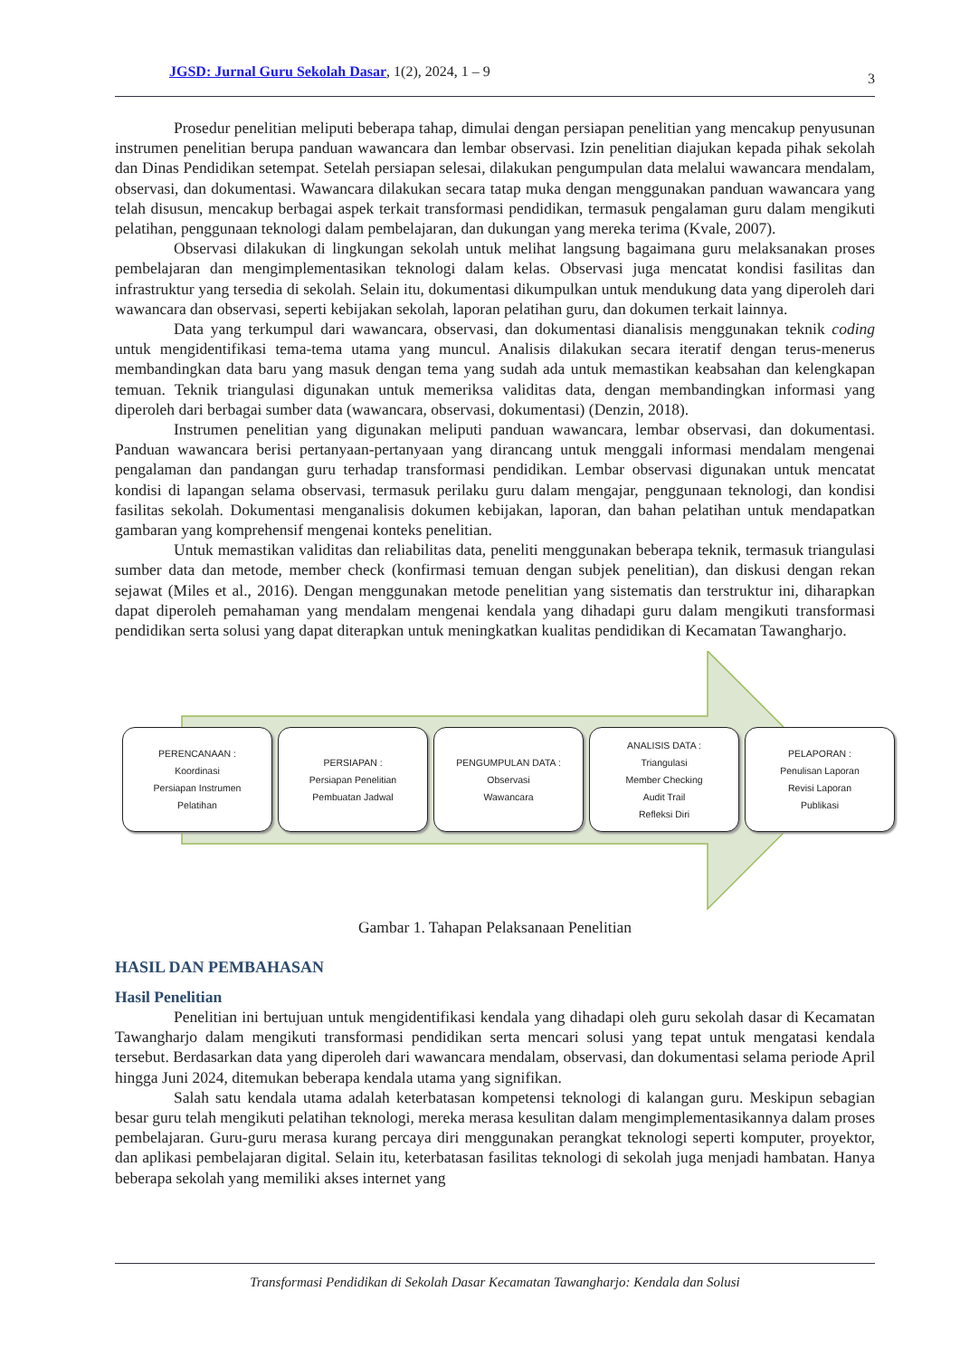JGSD: Jurnal Guru Sekolah Dasar, 1(2), 2024, 1 – 9 3
Prosedur penelitian meliputi beberapa tahap, dimulai dengan persiapan penelitian yang mencakup penyusunan instrumen penelitian berupa panduan wawancara dan lembar observasi. Izin penelitian diajukan kepada pihak sekolah dan Dinas Pendidikan setempat. Setelah persiapan selesai, dilakukan pengumpulan data melalui wawancara mendalam, observasi, dan dokumentasi. Wawancara dilakukan secara tatap muka dengan menggunakan panduan wawancara yang telah disusun, mencakup berbagai aspek terkait transformasi pendidikan, termasuk pengalaman guru dalam mengikuti pelatihan, penggunaan teknologi dalam pembelajaran, dan dukungan yang mereka terima (Kvale, 2007).
Observasi dilakukan di lingkungan sekolah untuk melihat langsung bagaimana guru melaksanakan proses pembelajaran dan mengimplementasikan teknologi dalam kelas. Observasi juga mencatat kondisi fasilitas dan infrastruktur yang tersedia di sekolah. Selain itu, dokumentasi dikumpulkan untuk mendukung data yang diperoleh dari wawancara dan observasi, seperti kebijakan sekolah, laporan pelatihan guru, dan dokumen terkait lainnya.
Data yang terkumpul dari wawancara, observasi, dan dokumentasi dianalisis menggunakan teknik coding untuk mengidentifikasi tema-tema utama yang muncul. Analisis dilakukan secara iteratif dengan terus-menerus membandingkan data baru yang masuk dengan tema yang sudah ada untuk memastikan keabsahan dan kelengkapan temuan. Teknik triangulasi digunakan untuk memeriksa validitas data, dengan membandingkan informasi yang diperoleh dari berbagai sumber data (wawancara, observasi, dokumentasi) (Denzin, 2018).
Instrumen penelitian yang digunakan meliputi panduan wawancara, lembar observasi, dan dokumentasi. Panduan wawancara berisi pertanyaan-pertanyaan yang dirancang untuk menggali informasi mendalam mengenai pengalaman dan pandangan guru terhadap transformasi pendidikan. Lembar observasi digunakan untuk mencatat kondisi di lapangan selama observasi, termasuk perilaku guru dalam mengajar, penggunaan teknologi, dan kondisi fasilitas sekolah. Dokumentasi menganalisis dokumen kebijakan, laporan, dan bahan pelatihan untuk mendapatkan gambaran yang komprehensif mengenai konteks penelitian.
Untuk memastikan validitas dan reliabilitas data, peneliti menggunakan beberapa teknik, termasuk triangulasi sumber data dan metode, member check (konfirmasi temuan dengan subjek penelitian), dan diskusi dengan rekan sejawat (Miles et al., 2016). Dengan menggunakan metode penelitian yang sistematis dan terstruktur ini, diharapkan dapat diperoleh pemahaman yang mendalam mengenai kendala yang dihadapi guru dalam mengikuti transformasi pendidikan serta solusi yang dapat diterapkan untuk meningkatkan kualitas pendidikan di Kecamatan Tawangharjo.
PERENCANAAN :
Koordinasi
Persiapan Instrumen
Pelatihan
PERSIAPAN :
Persiapan Penelitian
Pembuatan Jadwal
PENGUMPULAN DATA :
Observasi
Wawancara
ANALISIS DATA :
Triangulasi
Member Checking
Audit Trail
Refleksi Diri
PELAPORAN :
Penulisan Laporan
Revisi Laporan
Publikasi
Gambar 1. Tahapan Pelaksanaan Penelitian
HASIL DAN PEMBAHASAN
Hasil Penelitian
Penelitian ini bertujuan untuk mengidentifikasi kendala yang dihadapi oleh guru sekolah dasar di Kecamatan Tawangharjo dalam mengikuti transformasi pendidikan serta mencari solusi yang tepat untuk mengatasi kendala tersebut. Berdasarkan data yang diperoleh dari wawancara mendalam, observasi, dan dokumentasi selama periode April hingga Juni 2024, ditemukan beberapa kendala utama yang signifikan.
Salah satu kendala utama adalah keterbatasan kompetensi teknologi di kalangan guru. Meskipun sebagian besar guru telah mengikuti pelatihan teknologi, mereka merasa kesulitan dalam mengimplementasikannya dalam proses pembelajaran. Guru-guru merasa kurang percaya diri menggunakan perangkat teknologi seperti komputer, proyektor, dan aplikasi pembelajaran digital. Selain itu, keterbatasan fasilitas teknologi di sekolah juga menjadi hambatan. Hanya beberapa sekolah yang memiliki akses internet yang
Transformasi Pendidikan di Sekolah Dasar Kecamatan Tawangharjo: Kendala dan Solusi